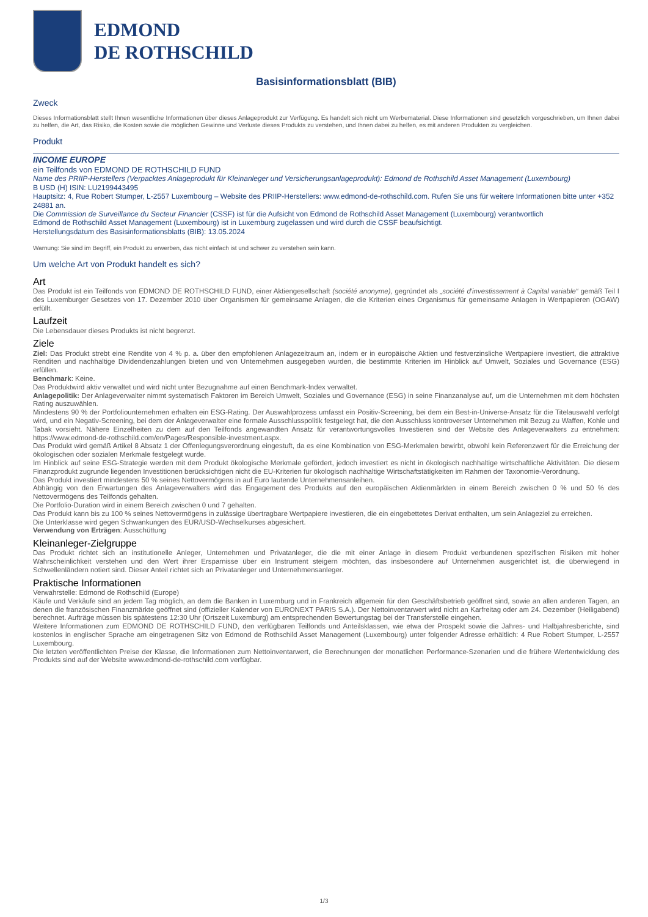EDMOND
DE ROTHSCHILD
Basisinformationsblatt (BIB)
Zweck
Dieses Informationsblatt stellt Ihnen wesentliche Informationen über dieses Anlageprodukt zur Verfügung. Es handelt sich nicht um Werbematerial. Diese Informationen sind gesetzlich vorgeschrieben, um Ihnen dabei zu helfen, die Art, das Risiko, die Kosten sowie die möglichen Gewinne und Verluste dieses Produkts zu verstehen, und Ihnen dabei zu helfen, es mit anderen Produkten zu vergleichen.
Produkt
INCOME EUROPE
ein Teilfonds von EDMOND DE ROTHSCHILD FUND
Name des PRIIP-Herstellers (Verpacktes Anlageprodukt für Kleinanleger und Versicherungsanlageprodukt): Edmond de Rothschild Asset Management (Luxembourg)
B USD (H) ISIN: LU2199443495
Hauptsitz: 4, Rue Robert Stumper, L-2557 Luxembourg – Website des PRIIP-Herstellers: www.edmond-de-rothschild.com. Rufen Sie uns für weitere Informationen bitte unter +352 24881 an.
Die Commission de Surveillance du Secteur Financier (CSSF) ist für die Aufsicht von Edmond de Rothschild Asset Management (Luxembourg) verantwortlich
Edmond de Rothschild Asset Management (Luxembourg) ist in Luxemburg zugelassen und wird durch die CSSF beaufsichtigt.
Herstellungsdatum des Basisinformationsblatts (BIB): 13.05.2024
Warnung: Sie sind im Begriff, ein Produkt zu erwerben, das nicht einfach ist und schwer zu verstehen sein kann.
Um welche Art von Produkt handelt es sich?
Art
Das Produkt ist ein Teilfonds von EDMOND DE ROTHSCHILD FUND, einer Aktiengesellschaft (société anonyme), gegründet als „société d'investissement à Capital variable“ gemäß Teil I des Luxemburger Gesetzes von 17. Dezember 2010 über Organismen für gemeinsame Anlagen, die die Kriterien eines Organismus für gemeinsame Anlagen in Wertpapieren (OGAW) erfüllt.
Laufzeit
Die Lebensdauer dieses Produkts ist nicht begrenzt.
Ziele
Ziel: Das Produkt strebt eine Rendite von 4 % p. a. über den empfohlenen Anlagezeitraum an, indem er in europäische Aktien und festverzinsliche Wertpapiere investiert, die attraktive Renditen und nachhaltige Dividendenzahlungen bieten und von Unternehmen ausgegeben wurden, die bestimmte Kriterien im Hinblick auf Umwelt, Soziales und Governance (ESG) erfüllen.
Benchmark: Keine.
Das Produktwird aktiv verwaltet und wird nicht unter Bezugnahme auf einen Benchmark-Index verwaltet.
Anlagepolitik: Der Anlageverwalter nimmt systematisch Faktoren im Bereich Umwelt, Soziales und Governance (ESG) in seine Finanzanalyse auf, um die Unternehmen mit dem höchsten Rating auszuwählen.
Mindestens 90 % der Portfoliounternehmen erhalten ein ESG-Rating. Der Auswahlprozess umfasst ein Positiv-Screening, bei dem ein Best-in-Universe-Ansatz für die Titelauswahl verfolgt wird, und ein Negativ-Screening, bei dem der Anlageverwalter eine formale Ausschlusspolitik festgelegt hat, die den Ausschluss kontroverser Unternehmen mit Bezug zu Waffen, Kohle und Tabak vorsieht. Nähere Einzelheiten zu dem auf den Teilfonds angewandten Ansatz für verantwortungsvolles Investieren sind der Website des Anlageverwalters zu entnehmen: https://www.edmond-de-rothschild.com/en/Pages/Responsible-investment.aspx.
Das Produkt wird gemäß Artikel 8 Absatz 1 der Offenlegungsverordnung eingestuft, da es eine Kombination von ESG-Merkmalen bewirbt, obwohl kein Referenzwert für die Erreichung der ökologischen oder sozialen Merkmale festgelegt wurde.
Im Hinblick auf seine ESG-Strategie werden mit dem Produkt ökologische Merkmale gefördert, jedoch investiert es nicht in ökologisch nachhaltige wirtschaftliche Aktivitäten. Die diesem Finanzprodukt zugrunde liegenden Investitionen berücksichtigen nicht die EU-Kriterien für ökologisch nachhaltige Wirtschaftstätigkeiten im Rahmen der Taxonomie-Verordnung.
Das Produkt investiert mindestens 50 % seines Nettovermögens in auf Euro lautende Unternehmensanleihen.
Abhängig von den Erwartungen des Anlageverwalters wird das Engagement des Produkts auf den europäischen Aktienmärkten in einem Bereich zwischen 0 % und 50 % des Nettovermögens des Teilfonds gehalten.
Die Portfolio-Duration wird in einem Bereich zwischen 0 und 7 gehalten.
Das Produkt kann bis zu 100 % seines Nettovermögens in zulässige übertragbare Wertpapiere investieren, die ein eingebettetes Derivat enthalten, um sein Anlageziel zu erreichen.
Die Unterklasse wird gegen Schwankungen des EUR/USD-Wechselkurses abgesichert.
Verwendung von Erträgen: Ausschüttung
Kleinanleger-Zielgruppe
Das Produkt richtet sich an institutionelle Anleger, Unternehmen und Privatanleger, die die mit einer Anlage in diesem Produkt verbundenen spezifischen Risiken mit hoher Wahrscheinlichkeit verstehen und den Wert ihrer Ersparnisse über ein Instrument steigern möchten, das insbesondere auf Unternehmen ausgerichtet ist, die überwiegend in Schwellenländern notiert sind. Dieser Anteil richtet sich an Privatanleger und Unternehmensanleger.
Praktische Informationen
Verwahrstelle: Edmond de Rothschild (Europe)
Käufe und Verkäufe sind an jedem Tag möglich, an dem die Banken in Luxemburg und in Frankreich allgemein für den Geschäftsbetrieb geöffnet sind, sowie an allen anderen Tagen, an denen die französischen Finanzmärkte geöffnet sind (offizieller Kalender von EURONEXT PARIS S.A.). Der Nettoinventarwert wird nicht an Karfreitag oder am 24. Dezember (Heiligabend) berechnet. Aufträge müssen bis spätestens 12:30 Uhr (Ortszeit Luxemburg) am entsprechenden Bewertungstag bei der Transferstelle eingehen.
Weitere Informationen zum EDMOND DE ROTHSCHILD FUND, den verfügbaren Teilfonds und Anteilsklassen, wie etwa der Prospekt sowie die Jahres- und Halbjahresberichte, sind kostenlos in englischer Sprache am eingetragenen Sitz von Edmond de Rothschild Asset Management (Luxembourg) unter folgender Adresse erhältlich: 4 Rue Robert Stumper, L-2557 Luxembourg.
Die letzten veröffentlichten Preise der Klasse, die Informationen zum Nettoinventarwert, die Berechnungen der monatlichen Performance-Szenarien und die frühere Wertentwicklung des Produkts sind auf der Website www.edmond-de-rothschild.com verfügbar.
1/3